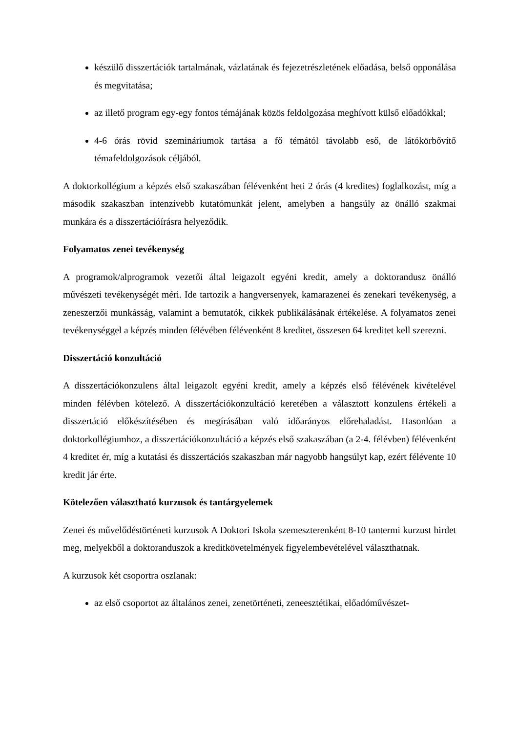készülő disszertációk tartalmának, vázlatának és fejezetrészletének előadása, belső opponálása és megvitatása;
az illető program egy-egy fontos témájának közös feldolgozása meghívott külső előadókkal;
4-6 órás rövid szemináriumok tartása a fő témától távolabb eső, de látókörbővítő témafeldolgozások céljából.
A doktorkollégium a képzés első szakaszában félévenként heti 2 órás (4 kredites) foglalkozást, míg a második szakaszban intenzívebb kutatómunkát jelent, amelyben a hangsúly az önálló szakmai munkára és a disszertációírásra helyeződik.
Folyamatos zenei tevékenység
A programok/alprogramok vezetői által leigazolt egyéni kredit, amely a doktorandusz önálló művészeti tevékenységét méri. Ide tartozik a hangversenyek, kamarazenei és zenekari tevékenység, a zeneszerzői munkásság, valamint a bemutatók, cikkek publikálásának értékelése. A folyamatos zenei tevékenységgel a képzés minden félévében félévenként 8 kreditet, összesen 64 kreditet kell szerezni.
Disszertáció konzultáció
A disszertációkonzulens által leigazolt egyéni kredit, amely a képzés első félévének kivételével minden félévben kötelező. A disszertációkonzultáció keretében a választott konzulens értékeli a disszertáció előkészítésében és megírásában való időarányos előrehaladást. Hasonlóan a doktorkollégiumhoz, a disszertációkonzultáció a képzés első szakaszában (a 2-4. félévben) félévenként 4 kreditet ér, míg a kutatási és disszertációs szakaszban már nagyobb hangsúlyt kap, ezért félévente 10 kredit jár érte.
Kötelezően választható kurzusok és tantárgyelemek
Zenei és művelődéstörténeti kurzusok A Doktori Iskola szemeszterenként 8-10 tantermi kurzust hirdet meg, melyekből a doktoranduszok a kreditkövetelmények figyelembevételével választhatnak.
A kurzusok két csoportra oszlanak:
az első csoportot az általános zenei, zenetörténeti, zeneesztétikai, előadóművészet-